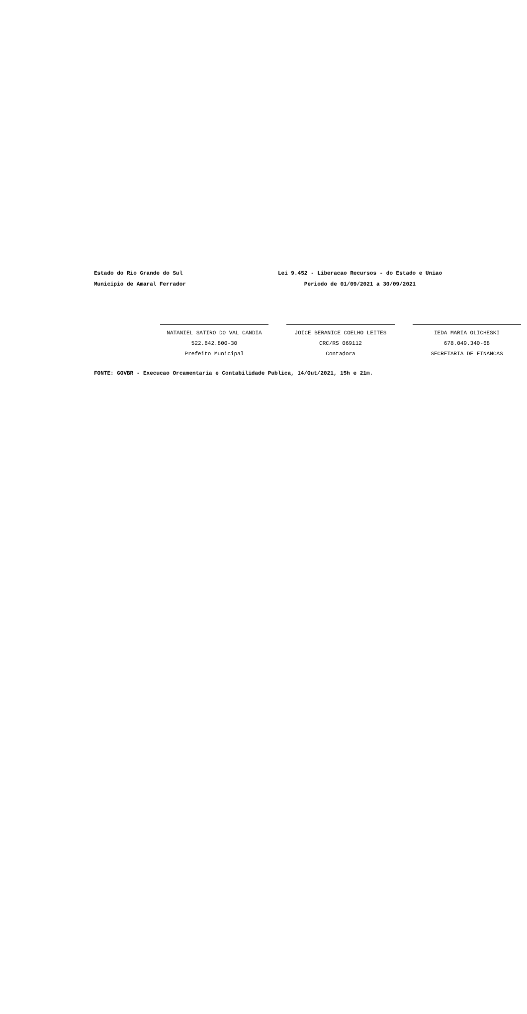Estado do Rio Grande do Sul
Municipio de Amaral Ferrador
Lei 9.452 - Liberacao Recursos - do Estado e Uniao
Periodo de 01/09/2021 a 30/09/2021
NATANIEL SATIRO DO VAL CANDIA
522.842.800-30
Prefeito Municipal
JOICE BERANICE COELHO LEITES
CRC/RS 069112
Contadora
IEDA MARIA OLICHESKI
678.049.340-68
SECRETARIA DE FINANCAS
FONTE: GOVBR - Execucao Orcamentaria e Contabilidade Publica, 14/Out/2021, 15h e 21m.